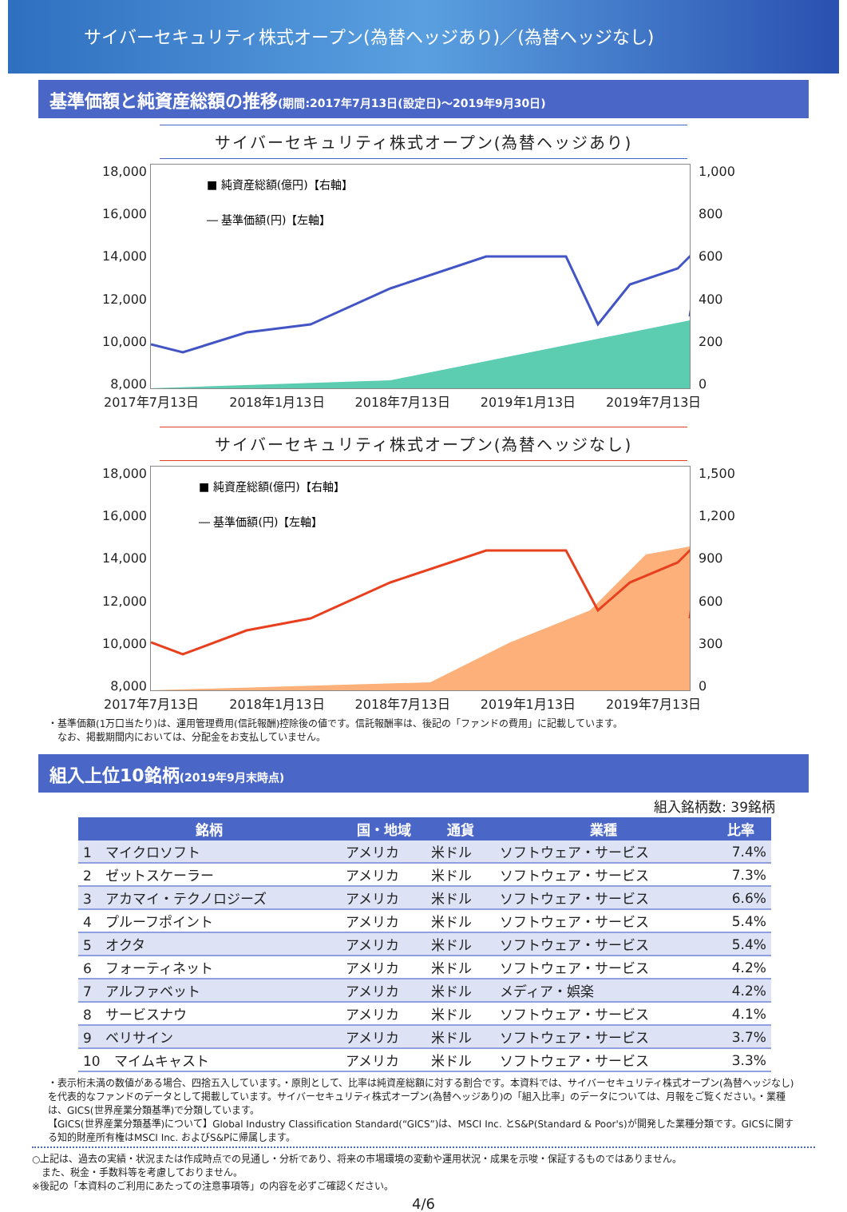サイバーセキュリティ株式オープン(為替ヘッジあり)／(為替ヘッジなし)
基準価額と純資産総額の推移(期間:2017年7月13日(設定日)～2019年9月30日)
サイバーセキュリティ株式オープン(為替ヘッジあり)
18,000
16,000
14,000
12,000
10,000
8,000
■ 純資産総額(億円)【右軸】
― 基準価額(円)【左軸】
1,000
800
600
400
200
0
2017年7月13日 2018年1月13日 2018年7月13日 2019年1月13日 2019年7月13日
サイバーセキュリティ株式オープン(為替ヘッジなし)
18,000
16,000
14,000
12,000
10,000
8,000
■ 純資産総額(億円)【右軸】
― 基準価額(円)【左軸】
1,500
1,200
900
600
300
0
2017年7月13日 2018年1月13日 2018年7月13日 2019年1月13日 2019年7月13日
・基準価額(1万口当たり)は、運用管理費用(信託報酬)控除後の値です。信託報酬率は、後記の「ファンドの費用」に記載しています。
　なお、掲載期間内においては、分配金をお支払していません。
組入上位10銘柄(2019年9月末時点)
組入銘柄数: 39銘柄
| 銘柄 | 国・地域 | 通貨 | 業種 | 比率 |
| --- | --- | --- | --- | --- |
| 1 マイクロソフト | アメリカ | 米ドル | ソフトウェア・サービス | 7.4% |
| 2 ゼットスケーラー | アメリカ | 米ドル | ソフトウェア・サービス | 7.3% |
| 3 アカマイ・テクノロジーズ | アメリカ | 米ドル | ソフトウェア・サービス | 6.6% |
| 4 プルーフポイント | アメリカ | 米ドル | ソフトウェア・サービス | 5.4% |
| 5 オクタ | アメリカ | 米ドル | ソフトウェア・サービス | 5.4% |
| 6 フォーティネット | アメリカ | 米ドル | ソフトウェア・サービス | 4.2% |
| 7 アルファベット | アメリカ | 米ドル | メディア・娯楽 | 4.2% |
| 8 サービスナウ | アメリカ | 米ドル | ソフトウェア・サービス | 4.1% |
| 9 ベリサイン | アメリカ | 米ドル | ソフトウェア・サービス | 3.7% |
| 10 マイムキャスト | アメリカ | 米ドル | ソフトウェア・サービス | 3.3% |
・表示桁未満の数値がある場合、四捨五入しています。・原則として、比率は純資産総額に対する割合です。本資料では、サイバーセキュリティ株式オープン(為替ヘッジなし)を代表的なファンドのデータとして掲載しています。サイバーセキュリティ株式オープン(為替ヘッジあり)の「組入比率」のデータについては、月報をご覧ください。・業種は、GICS(世界産業分類基準)で分類しています。
【GICS(世界産業分類基準)について】Global Industry Classification Standard(“GICS”)は、MSCI Inc. とS&P(Standard & Poor's)が開発した業種分類です。GICSに関する知的財産所有権はMSCI Inc. およびS&Pに帰属します。
○上記は、過去の実績・状況または作成時点での見通し・分析であり、将来の市場環境の変動や運用状況・成果を示唆・保証するものではありません。
　また、税金・手数料等を考慮しておりません。
※後記の「本資料のご利用にあたっての注意事項等」の内容を必ずご確認ください。
4/6